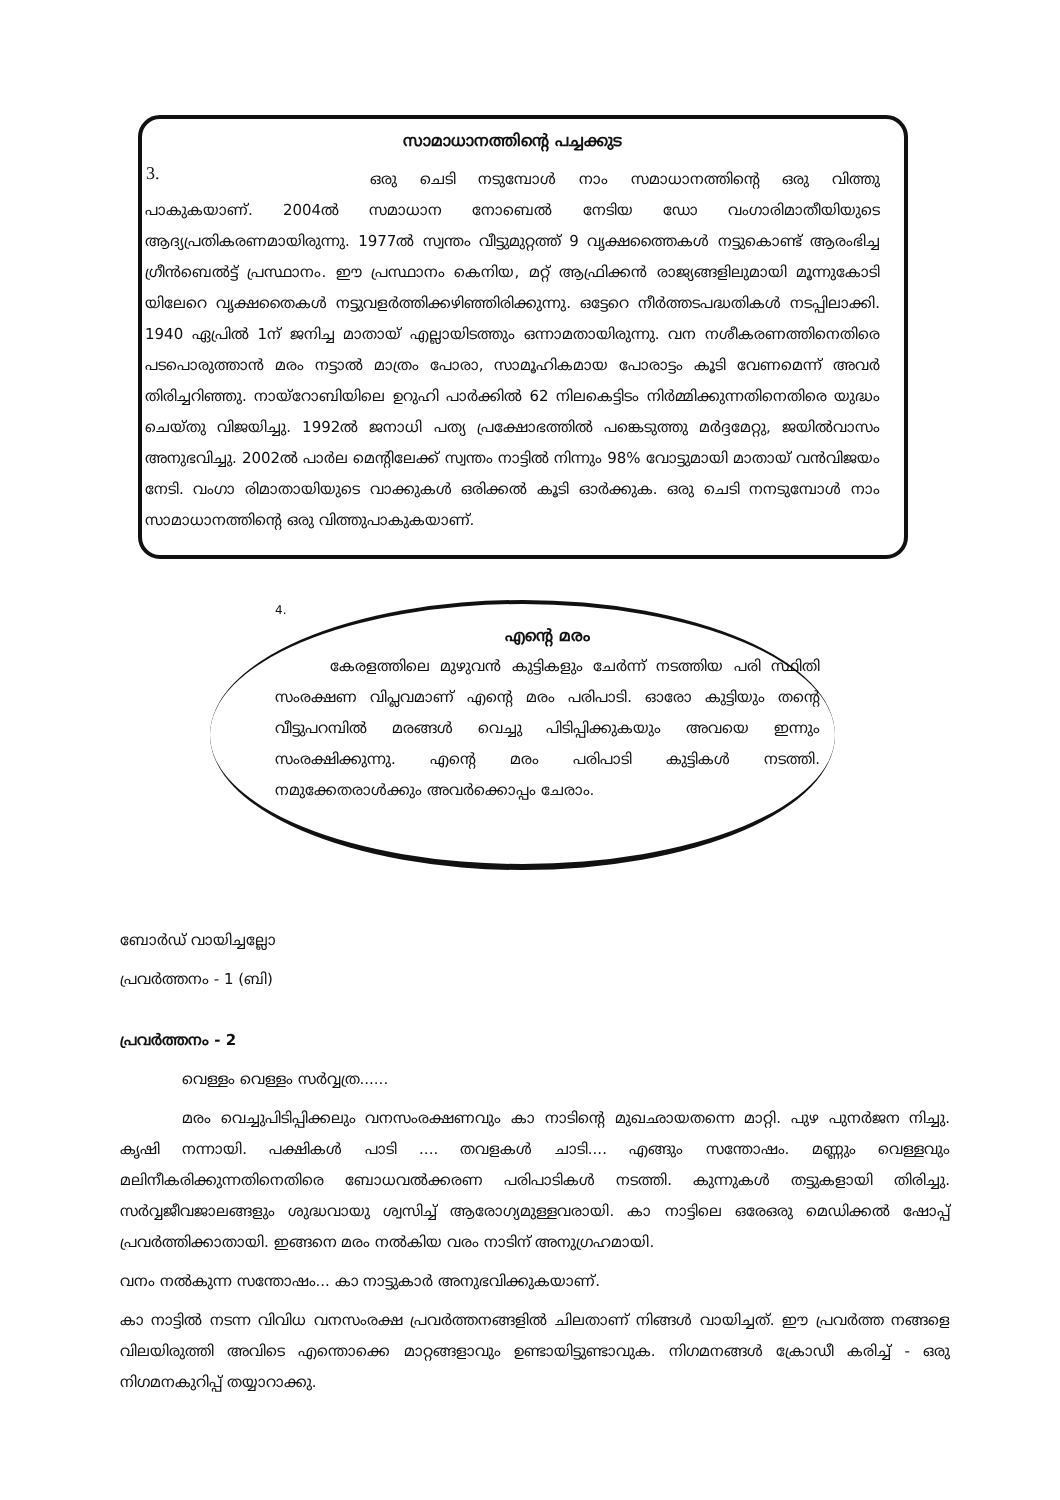3.
സാമാധാനത്തിന്റെ പച്ചക്കുട
ഒരു ചെടി നടുമ്പോൾ നാം സമാധാനത്തിന്റെ ഒരു വിത്തു പാകുകയാണ്. 2004ൽ സമാധാന നോബെൽ നേടിയ ഡോ വംഗാരിമാതീയിയുടെ ആദ്യപ്രതികരണമായിരുന്നു. 1977ൽ സ്വന്തം വീട്ടുമുറ്റത്ത് 9 വൃക്ഷത്തൈകൾ നട്ടുകൊണ്ട് ആരംഭിച്ച ഗ്രീൻബെൽട്ട് പ്രസ്ഥാനം. ഈ പ്രസ്ഥാനം കെനിയ, മറ്റ് ആഫ്രിക്കൻ രാജ്യങ്ങളിലുമായി മൂന്നുകോടി യിലേറെ വൃക്ഷതൈകൾ നട്ടുവളർത്തിക്കഴിഞ്ഞിരിക്കുന്നു. ഒട്ടേറെ നീർത്തടപദ്ധതികൾ നടപ്പിലാക്കി. 1940 ഏപ്രിൽ 1ന് ജനിച്ച മാതായ് എല്ലായിടത്തും ഒന്നാമതായിരുന്നു. വന നശീകരണത്തിനെതിരെ പടപൊരുത്താൻ മരം നട്ടാൽ മാത്രം പോരാ, സാമൂഹികമായ പോരാട്ടം കൂടി വേണമെന്ന് അവർ തിരിച്ചറിഞ്ഞു. നായ്റോബിയിലെ ഉറുഹി പാർക്കിൽ 62 നിലകെട്ടിടം നിർമ്മിക്കുന്നതിനെതിരെ യുദ്ധം ചെയ്തു വിജയിച്ചു. 1992ൽ ജനാധി പത്യ പ്രക്ഷോഭത്തിൽ പങ്കെടുത്തു മർദ്ദമേറ്റു, ജയിൽവാസം അനുഭവിച്ചു. 2002ൽ പാർല മെന്റിലേക്ക് സ്വന്തം നാട്ടിൽ നിന്നും 98% വോട്ടുമായി മാതായ് വൻവിജയം നേടി. വംഗാ രിമാതായിയുടെ വാക്കുകൾ ഒരിക്കൽ കൂടി ഓർക്കുക. ഒരു ചെടി നനടുമ്പോൾ നാം സാമാധാനത്തിന്റെ ഒരു വിത്തുപാകുകയാണ്.
4.
എന്റെ മരം
കേരളത്തിലെ മുഴുവൻ കുട്ടികളും ചേർന്ന് നടത്തിയ പരി സ്ഥിതി സംരക്ഷണ വിപ്ലവമാണ് എന്റെ മരം പരിപാടി. ഓരോ കുട്ടിയും തന്റെ വീട്ടുപറമ്പിൽ മരങ്ങൾ വെച്ചു പിടിപ്പിക്കുകയും അവയെ ഇന്നും സംരക്ഷിക്കുന്നു. എന്റെ മരം പരിപാടി കുട്ടികൾ നടത്തി. നമുക്കേതരാൾക്കും അവർക്കൊപ്പം ചേരാം.
ബോർഡ് വായിച്ചല്ലോ
പ്രവർത്തനം - 1 (ബി)
പ്രവർത്തനം - 2
വെള്ളം വെള്ളം സർവ്വത്ര......
മരം വെച്ചുപിടിപ്പിക്കലും വനസംരക്ഷണവും കാ നാടിന്റെ മുഖഛായതന്നെ മാറ്റി. പുഴ പുനർജന നിച്ചു. കൃഷി നന്നായി. പക്ഷികൾ പാടി .... തവളകൾ ചാടി.... എങ്ങും സന്തോഷം. മണ്ണും വെള്ളവും മലിനീകരിക്കുന്നതിനെതിരെ ബോധവൽക്കരണ പരിപാടികൾ നടത്തി. കുന്നുകൾ തട്ടുകളായി തിരിച്ചു. സർവ്വജീവജാലങ്ങളും ശുദ്ധവായു ശ്വസിച്ച് ആരോഗ്യമുള്ളവരായി. കാ നാട്ടിലെ ഒരേഒരു മെഡിക്കൽ ഷോപ്പ് പ്രവർത്തിക്കാതായി. ഇങ്ങനെ മരം നൽകിയ വരം നാടിന് അനുഗ്രഹമായി.
വനം നൽകുന്ന സന്തോഷം... കാ നാട്ടുകാർ അനുഭവിക്കുകയാണ്.
കാ നാട്ടിൽ നടന്ന വിവിധ വനസംരക്ഷ പ്രവർത്തനങ്ങളിൽ ചിലതാണ് നിങ്ങൾ വായിച്ചത്. ഈ പ്രവർത്ത നങ്ങളെ വിലയിരുത്തി അവിടെ എന്തൊക്കെ മാറ്റങ്ങളാവും ഉണ്ടായിട്ടുണ്ടാവുക. നിഗമനങ്ങൾ ക്രോഡീ കരിച്ച് - ഒരു നിഗമനകുറിപ്പ് തയ്യാറാക്കു.